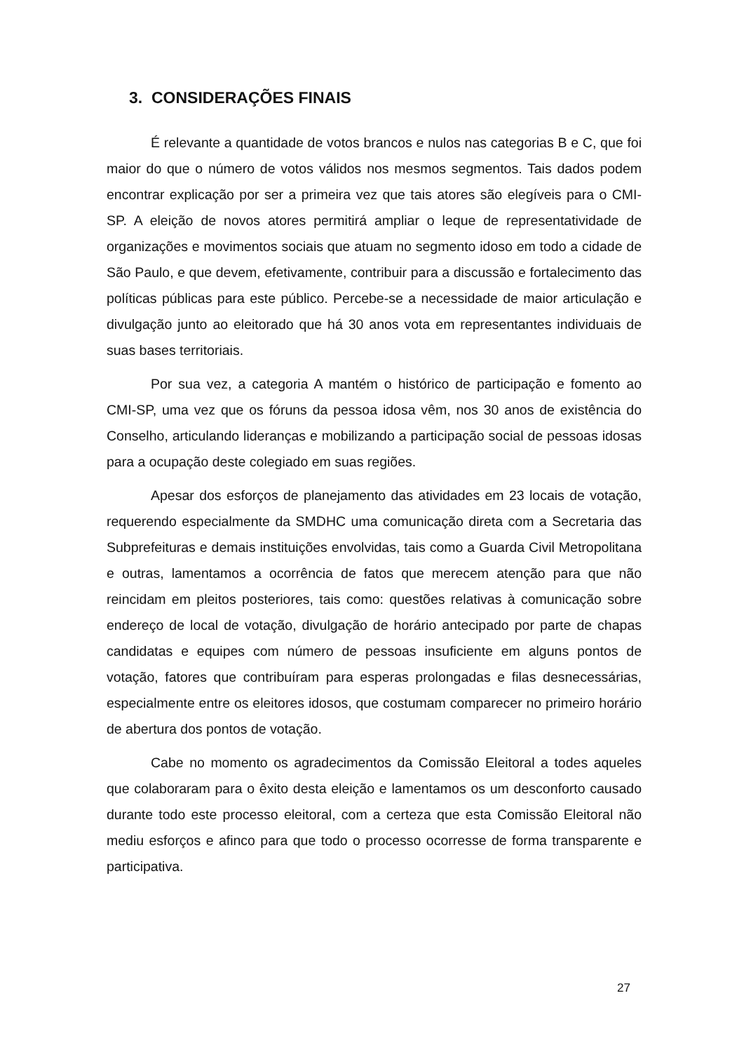3. CONSIDERAÇÕES FINAIS
É relevante a quantidade de votos brancos e nulos nas categorias B e C, que foi maior do que o número de votos válidos nos mesmos segmentos. Tais dados podem encontrar explicação por ser a primeira vez que tais atores são elegíveis para o CMI-SP. A eleição de novos atores permitirá ampliar o leque de representatividade de organizações e movimentos sociais que atuam no segmento idoso em todo a cidade de São Paulo, e que devem, efetivamente, contribuir para a discussão e fortalecimento das políticas públicas para este público. Percebe-se a necessidade de maior articulação e divulgação junto ao eleitorado que há 30 anos vota em representantes individuais de suas bases territoriais.
Por sua vez, a categoria A mantém o histórico de participação e fomento ao CMI-SP, uma vez que os fóruns da pessoa idosa vêm, nos 30 anos de existência do Conselho, articulando lideranças e mobilizando a participação social de pessoas idosas para a ocupação deste colegiado em suas regiões.
Apesar dos esforços de planejamento das atividades em 23 locais de votação, requerendo especialmente da SMDHC uma comunicação direta com a Secretaria das Subprefeituras e demais instituições envolvidas, tais como a Guarda Civil Metropolitana e outras, lamentamos a ocorrência de fatos que merecem atenção para que não reincidam em pleitos posteriores, tais como: questões relativas à comunicação sobre endereço de local de votação, divulgação de horário antecipado por parte de chapas candidatas e equipes com número de pessoas insuficiente em alguns pontos de votação, fatores que contribuíram para esperas prolongadas e filas desnecessárias, especialmente entre os eleitores idosos, que costumam comparecer no primeiro horário de abertura dos pontos de votação.
Cabe no momento os agradecimentos da Comissão Eleitoral a todes aqueles que colaboraram para o êxito desta eleição e lamentamos os um desconforto causado durante todo este processo eleitoral, com a certeza que esta Comissão Eleitoral não mediu esforços e afinco para que todo o processo ocorresse de forma transparente e participativa.
27